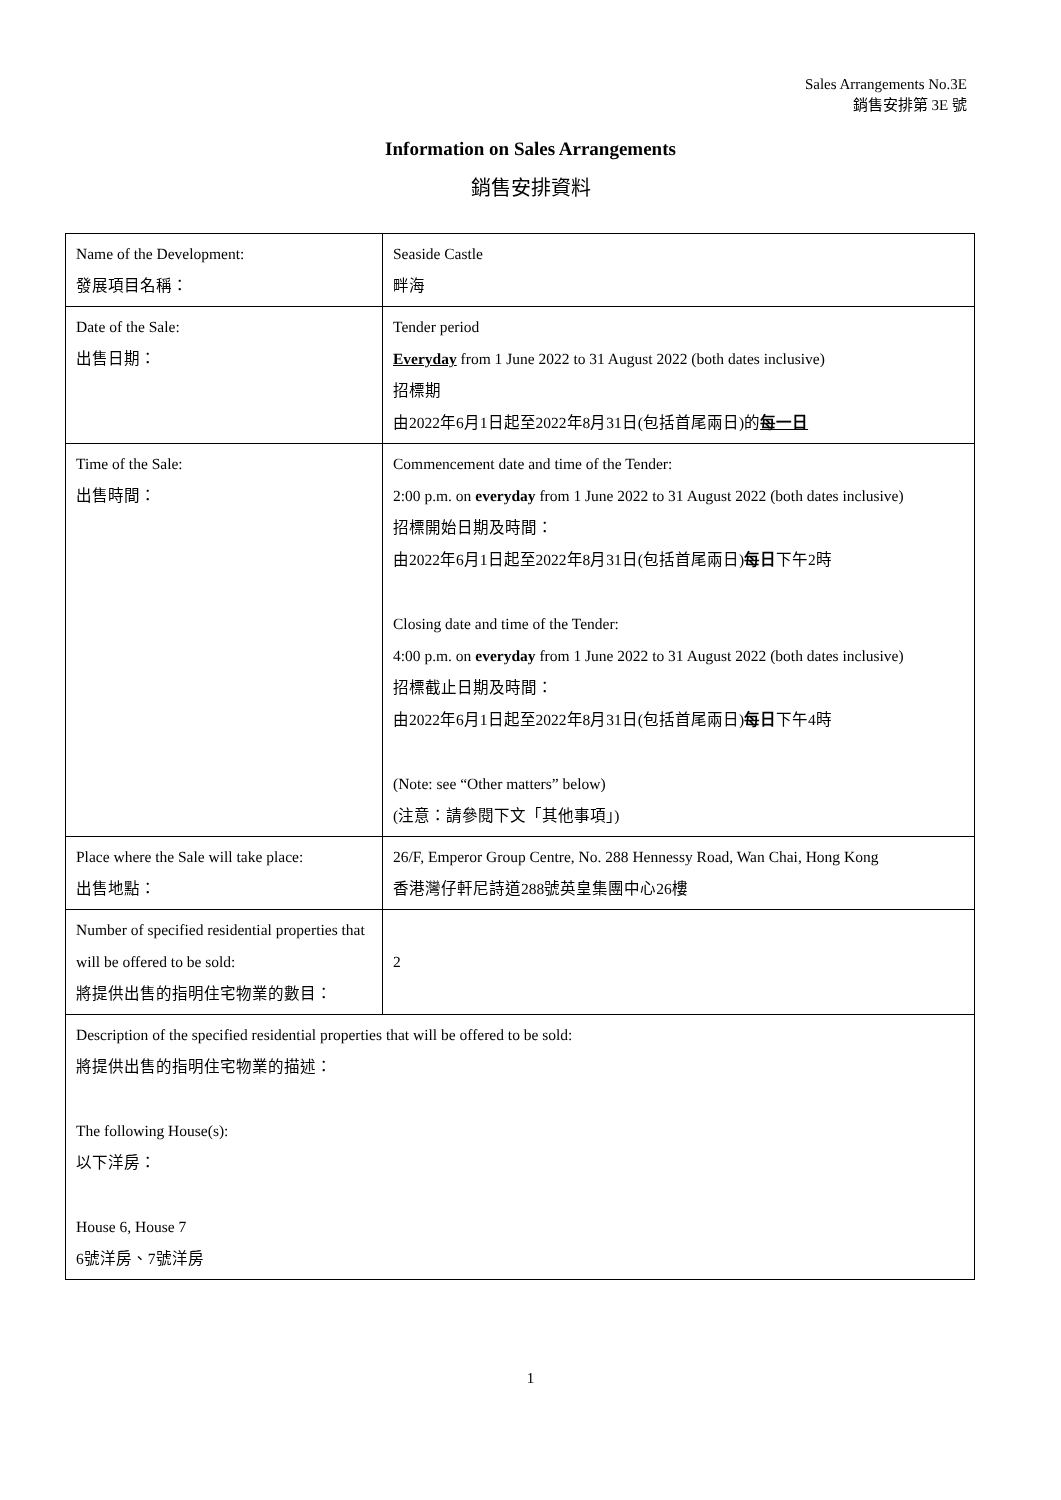Sales Arrangements No.3E
銷售安排第 3E 號
Information on Sales Arrangements
銷售安排資料
| Name of the Development: 發展項目名稱： | Seaside Castle 畔海 |
| Date of the Sale: 出售日期： | Tender period Everyday from 1 June 2022 to 31 August 2022 (both dates inclusive) 招標期 由2022年6月1日起至2022年8月31日(包括首尾兩日)的 每一日 |
| Time of the Sale: 出售時間： | Commencement date and time of the Tender: 2:00 p.m. on everyday from 1 June 2022 to 31 August 2022 (both dates inclusive) 招標開始日期及時間： 由2022年6月1日起至2022年8月31日(包括首尾兩日) 每日 下午2時 Closing date and time of the Tender: 4:00 p.m. on everyday from 1 June 2022 to 31 August 2022 (both dates inclusive) 招標截止日期及時間： 由2022年6月1日起至2022年8月31日(包括首尾兩日) 每日 下午4時 (Note: see “Other matters” below) (注意：請參閱下文「其他事項」) |
| Place where the Sale will take place: 出售地點： | 26/F, Emperor Group Centre, No. 288 Hennessy Road, Wan Chai, Hong Kong 香港灣仔軒尼詩道288號英皇集團中心26樓 |
| Number of specified residential properties that will be offered to be sold: 將提供出售的指明住宅物業的數目： | 2 |
| Description of the specified residential properties that will be offered to be sold: 將提供出售的指明住宅物業的描述： The following House(s): 以下洋房： House 6, House 7 6號洋房、7號洋房 | |
1